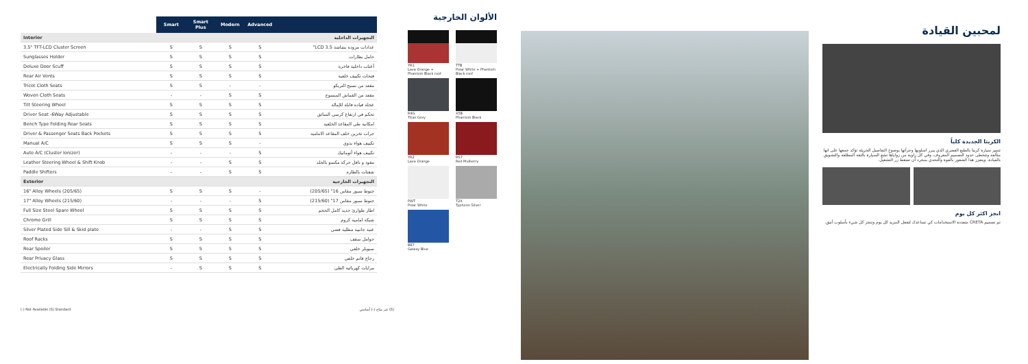| | Smart | Smart Plus | Modern | Advanced | |
| --- | --- | --- | --- | --- | --- |
| Interior | | | | | التجهيزات الداخلية |
| 3.5" TFT-LCD Cluster Screen | S | S | S | S | عدادات مزودة بشاشة LCD 3.5" |
| Sunglasses Holder | S | S | S | S | حامل نظارات |
| Deluxe Door Scuff | S | S | S | S | أعتاب داخلية فاخرة |
| Rear Air Vents | S | S | S | S | فتحات تكييف خلفية |
| Tricot Cloth Seats | S | S | - | - | مقعد من نسيج التريكو |
| Woven Cloth Seats | - | - | S | S | مقعد من القماش المنسوج |
| Tilt Steering Wheel | S | S | S | S | عجلة قيادة قابلة للإمالة |
| Driver Seat -6Way Adjustable | S | S | S | S | تحكم في ارتفاع كرسي السائق |
| Bench Type Folding Rear Seats | S | S | S | S | امكانية طي المقاعد الخلفية |
| Driver & Passenger Seats Back Pockets | S | S | S | S | جراب تخزين خلف المقاعد الامامية |
| Manual A/C | S | S | S | - | تكييف هواء يدوي |
| Auto A/C (Cluster Ionizer) | - | - | - | S | تكييف هواء أتوماتيك |
| Leather Steering Wheel & Shift Knob | - | - | S | S | مقود و ناقل حركة مكسو بالجلد |
| Paddle Shifters | - | - | S | S | شفتات بالطارة |
| Exterior | | | | | التجهيزات الخارجية |
| 16" Alloy Wheels (205/65) | S | S | S | - | جنوط سبور مقاس 16" (205/65) |
| 17" Alloy Wheels (215/60) | - | - | - | S | جنوط سبور مقاس 17" (215/60) |
| Full Size Steel Spare Wheel | S | S | S | S | اطار طوارئ حديد كامل الحجم |
| Chrome Grill | S | S | S | S | شبكة امامية كروم |
| Silver Plated Side Sill & Skid plate | - | - | S | S | عتبة جانبية مطلية فضي |
| Roof Racks | S | S | S | S | حوامل سقف |
| Rear Spoiler | S | S | S | S | سبويلر خلفي |
| Rear Privacy Glass | S | S | S | S | زجاج قاتم خلفي |
| Electrically Folding Side Mirrors | - | S | S | S | مرايات كهربائية الطي |
(-) Not Available (S) Standard غير متاح (-) أساسي (S)
الألوان الخارجية
YR1
Lava Orange + Phantom Black roof
TTB
Polar White + Phantom Black roof
R4G
Titan Grey
X5B
Phantom Black
YR2
Lava Orange
RS7
Red Mulberry
PWT
Polar White
T2X
Typhoon Silver
BE7
Galaxy Blue
لمحبين القيادة
الكريتا الجديدة كلياً
تتميز سيارة كريتا بالطبع العصري الذي يبرز اسلوبها وجرأتها بوضوح التفاصيل الجريئة تؤكد جمعها على انها متألقة وتتخطى حدود التصميم المعروف، وفي كل زاوية من زواياها تشع السيارة بالثقة المطلقة والتشويق بالقيادة. ويتعزز هذا الشعور بالقوة والتحدي بمجرد أن تضغط زر التشغيل.
انجز اكثر كل يوم
تم تصميم CRETA متعددة الاستخدامات كي تساعدك لتفعل المزيد كل يوم وتنجز كل شيء بأسلوب أنيق.